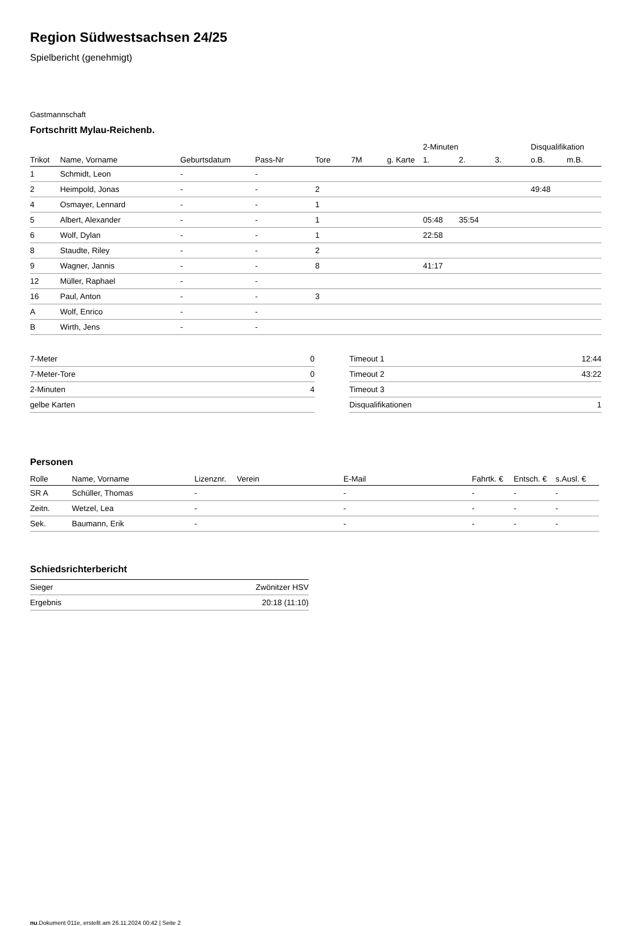Region Südwestsachsen 24/25
Spielbericht (genehmigt)
Gastmannschaft
Fortschritt Mylau-Reichenb.
| | | | | | | | 2-Minuten | | | Disqualifikation | |
| --- | --- | --- | --- | --- | --- | --- | --- | --- | --- | --- | --- |
| Trikot | Name, Vorname | Geburtsdatum | Pass-Nr | Tore | 7M | g. Karte | 1. | 2. | 3. | o.B. | m.B. |
| 1 | Schmidt, Leon | - | - | | | | | | | | |
| 2 | Heimpold, Jonas | - | - | 2 | | | | | | 49:48 | |
| 4 | Osmayer, Lennard | - | - | 1 | | | | | | | |
| 5 | Albert, Alexander | - | - | 1 | | | 05:48 | 35:54 | | | |
| 6 | Wolf, Dylan | - | - | 1 | | | 22:58 | | | | |
| 8 | Staudte, Riley | - | - | 2 | | | | | | | |
| 9 | Wagner, Jannis | - | - | 8 | | | 41:17 | | | | |
| 12 | Müller, Raphael | - | - | | | | | | | | |
| 16 | Paul, Anton | - | - | 3 | | | | | | | |
| A | Wolf, Enrico | - | - | | | | | | | | |
| B | Wirth, Jens | - | - | | | | | | | | |
| 7-Meter | 0 |
| 7-Meter-Tore | 0 |
| 2-Minuten | 4 |
| gelbe Karten | |
| Timeout 1 | 12:44 |
| Timeout 2 | 43:22 |
| Timeout 3 | |
| Disqualifikationen | 1 |
Personen
| Rolle | Name, Vorname | Lizenznr. | Verein | E-Mail | Fahrtk. € | Entsch. € | s.Ausl. € |
| --- | --- | --- | --- | --- | --- | --- | --- |
| SR A | Schüller, Thomas | - | | - | - | - | - |
| Zeitn. | Wetzel, Lea | - | | - | - | - | - |
| Sek. | Baumann, Erik | - | | - | - | - | - |
Schiedsrichterbericht
| Sieger | Zwönitzer HSV |
| Ergebnis | 20:18 (11:10) |
nu.Dokument 011e, erstellt am 26.11.2024 00:42 | Seite 2